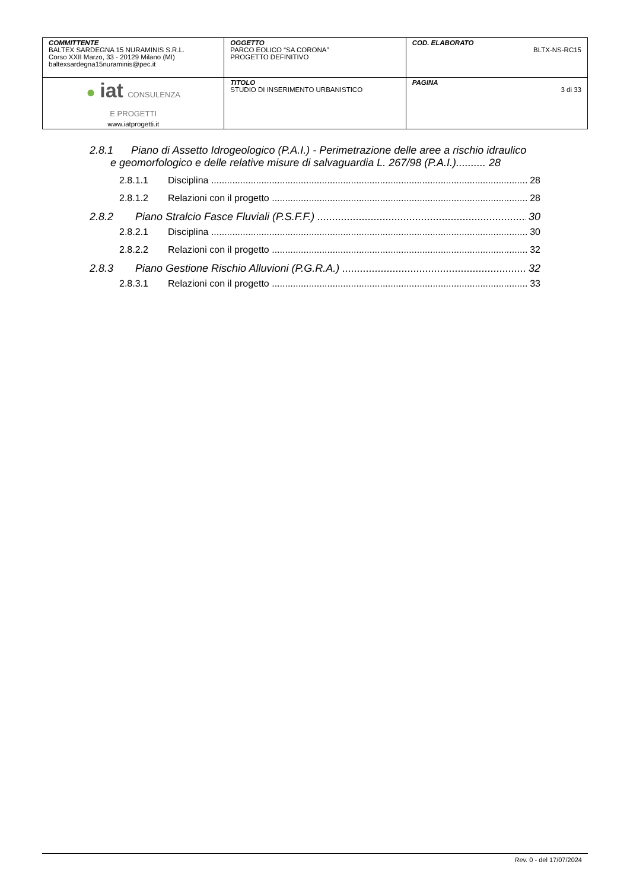| COMMITTENTE BALTEX SARDEGNA 15 NURAMINIS S.R.L. Corso XXII Marzo, 33 - 20129 Milano (MI) baltexsardegna15nuraminis@pec.it | OGGETTO PARCO EOLICO “SA CORONA” PROGETTO DEFINITIVO | COD. ELABORATO BLTX-NS-RC15 |
| ● iat CONSULENZA E PROGETTI www.iatprogetti.it | TITOLO STUDIO DI INSERIMENTO URBANISTICO | PAGINA 3 di 33 |
2.8.1 Piano di Assetto Idrogeologico (P.A.I.) - Perimetrazione delle aree a rischio idraulico
e geomorfologico e delle relative misure di salvaguardia L. 267/98 (P.A.I.).......... 28
2.8.1.1 Disciplina 28
2.8.1.2 Relazioni con il progetto 28
2.8.2 Piano Stralcio Fasce Fluviali (P.S.F.F.) 30
2.8.2.1 Disciplina 30
2.8.2.2 Relazioni con il progetto 32
2.8.3 Piano Gestione Rischio Alluvioni (P.G.R.A.) 32
2.8.3.1 Relazioni con il progetto 33
Rev. 0 - del 17/07/2024